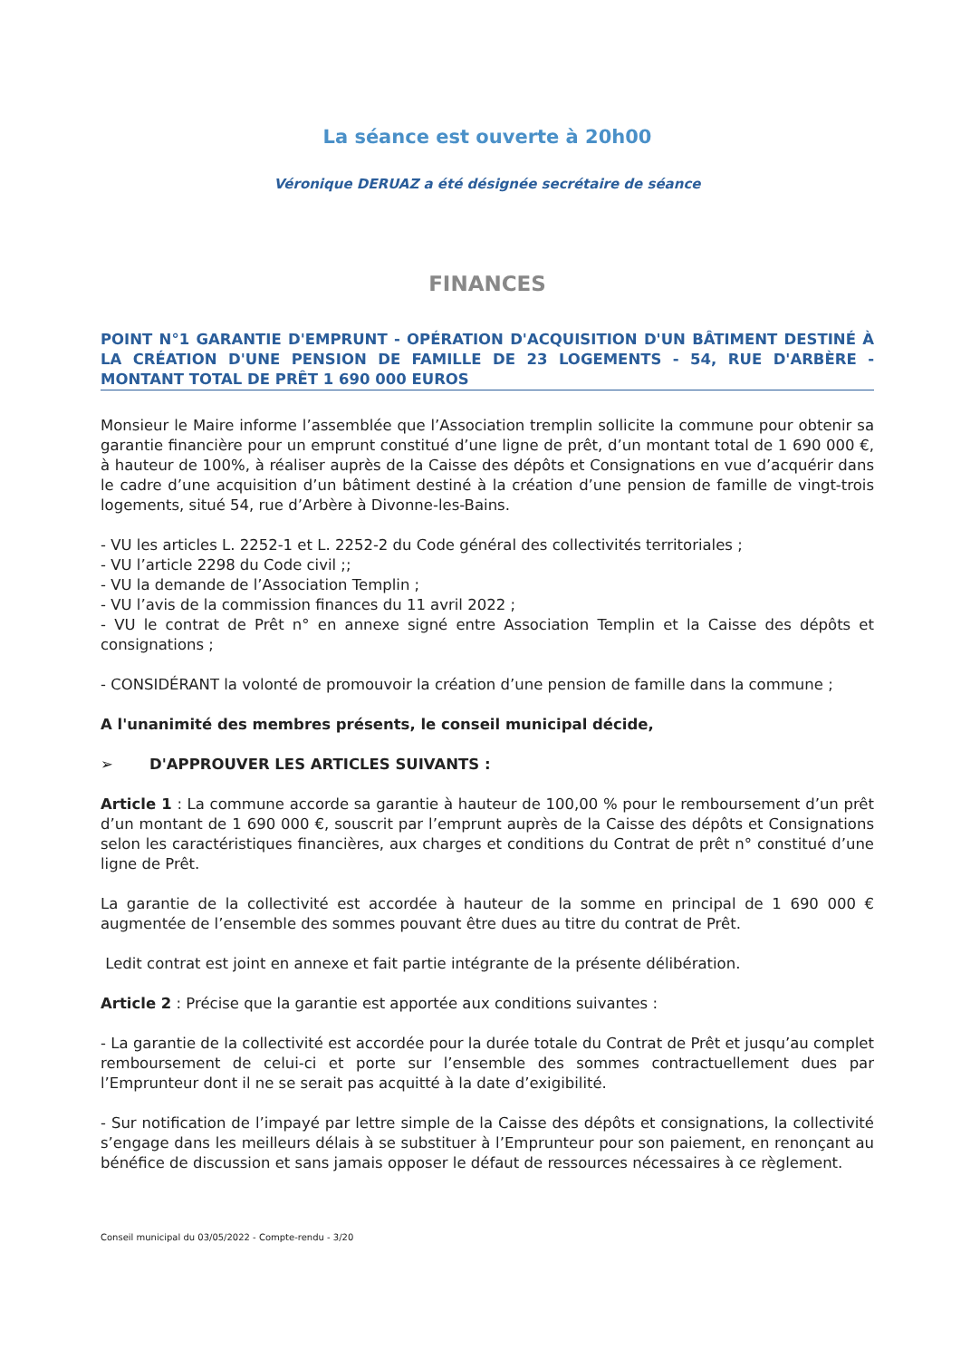La séance est ouverte à 20h00
Véronique DERUAZ a été désignée secrétaire de séance
FINANCES
POINT N°1 GARANTIE D'EMPRUNT - OPÉRATION D'ACQUISITION D'UN BÂTIMENT DESTINÉ À LA CRÉATION D'UNE PENSION DE FAMILLE DE 23 LOGEMENTS - 54, RUE D'ARBÈRE - MONTANT TOTAL DE PRÊT 1 690 000 EUROS
Monsieur le Maire informe l’assemblée que l’Association tremplin sollicite la commune pour obtenir sa garantie financière pour un emprunt constitué d’une ligne de prêt, d’un montant total de 1 690 000 €, à hauteur de 100%, à réaliser auprès de la Caisse des dépôts et Consignations en vue d’acquérir dans le cadre d’une acquisition d’un bâtiment destiné à la création d’une pension de famille de vingt-trois logements, situé 54, rue d’Arbère à Divonne-les-Bains.
- VU les articles L. 2252-1 et L. 2252-2 du Code général des collectivités territoriales ;
- VU l’article 2298 du Code civil ;;
- VU la demande de l’Association Templin ;
- VU l’avis de la commission finances du 11 avril 2022 ;
- VU le contrat de Prêt n° en annexe signé entre Association Templin et la Caisse des dépôts et consignations ;
- CONSIDÉRANT la volonté de promouvoir la création d’une pension de famille dans la commune ;
A l'unanimité des membres présents, le conseil municipal décide,
➢ D'APPROUVER LES ARTICLES SUIVANTS :
Article 1 : La commune accorde sa garantie à hauteur de 100,00 % pour le remboursement d’un prêt d’un montant de 1 690 000 €, souscrit par l’emprunt auprès de la Caisse des dépôts et Consignations selon les caractéristiques financières, aux charges et conditions du Contrat de prêt n° constitué d’une ligne de Prêt.
La garantie de la collectivité est accordée à hauteur de la somme en principal de 1 690 000 € augmentée de l’ensemble des sommes pouvant être dues au titre du contrat de Prêt.
Ledit contrat est joint en annexe et fait partie intégrante de la présente délibération.
Article 2 : Précise que la garantie est apportée aux conditions suivantes :
- La garantie de la collectivité est accordée pour la durée totale du Contrat de Prêt et jusqu’au complet remboursement de celui-ci et porte sur l’ensemble des sommes contractuellement dues par l’Emprunteur dont il ne se serait pas acquitté à la date d’exigibilité.
- Sur notification de l’impayé par lettre simple de la Caisse des dépôts et consignations, la collectivité s’engage dans les meilleurs délais à se substituer à l’Emprunteur pour son paiement, en renonçant au bénéfice de discussion et sans jamais opposer le défaut de ressources nécessaires à ce règlement.
Conseil municipal du 03/05/2022 - Compte-rendu - 3/20